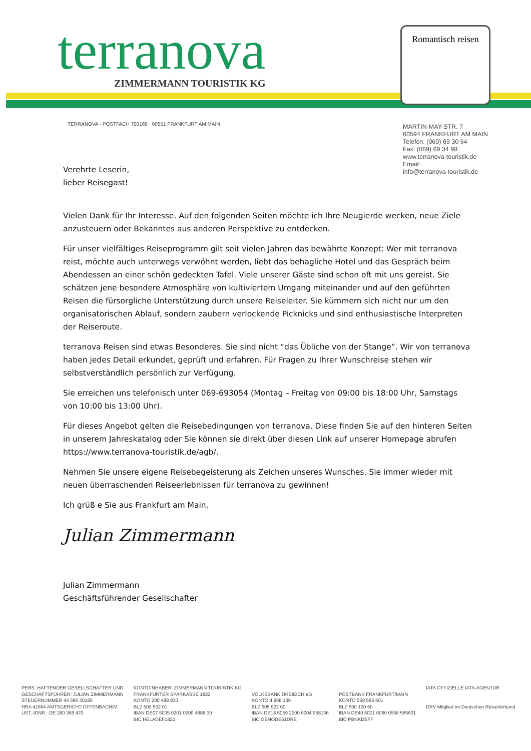terranova ZIMMERMANN TOURISTIK KG
Romantisch reisen
TERRANOVA · POSTFACH 700165 · 60551 FRANKFURT AM MAIN
MARTIN-MAY-STR. 7
60594 FRANKFURT AM MAIN
Telefon: (069) 69 30 54
Fax: (069) 69 34 98
www.terranova-touristik.de
Email:
info@terranova-touristik.de
Verehrte Leserin,
lieber Reisegast!
Vielen Dank für Ihr Interesse. Auf den folgenden Seiten möchte ich Ihre Neugierde wecken, neue Ziele anzusteuern oder Bekanntes aus anderen Perspektive zu entdecken.
Für unser vielfältiges Reiseprogramm gilt seit vielen Jahren das bewährte Konzept: Wer mit terranova reist, möchte auch unterwegs verwöhnt werden, liebt das behagliche Hotel und das Gespräch beim Abendessen an einer schön gedeckten Tafel. Viele unserer Gäste sind schon oft mit uns gereist. Sie schätzen jene besondere Atmosphäre von kultiviertem Umgang miteinander und auf den geführten Reisen die fürsorgliche Unterstützung durch unsere Reiseleiter. Sie kümmern sich nicht nur um den organisatorischen Ablauf, sondern zaubern verlockende Picknicks und sind enthusiastische Interpreten der Reiseroute.
terranova Reisen sind etwas Besonderes. Sie sind nicht “das Übliche von der Stange”. Wir von terranova haben jedes Detail erkundet, geprüft und erfahren. Für Fragen zu Ihrer Wunschreise stehen wir selbstverständlich persönlich zur Verfügung.
Sie erreichen uns telefonisch unter 069-693054 (Montag – Freitag von 09:00 bis 18:00 Uhr, Samstags von 10:00 bis 13:00 Uhr).
Für dieses Angebot gelten die Reisebedingungen von terranova. Diese finden Sie auf den hinteren Seiten in unserem Jahreskatalog oder Sie können sie direkt über diesen Link auf unserer Homepage abrufen https://www.terranova-touristik.de/agb/.
Nehmen Sie unsere eigene Reisebegeisterung als Zeichen unseres Wunsches, Sie immer wieder mit neuen überraschenden Reiseerlebnissen für terranova zu gewinnen!
Ich grüß e Sie aus Frankfurt am Main,
Julian Zimmermann
Julian Zimmermann
Geschäftsführender Gesellschafter
PERS. HAFTENDER GESELLSCHAFTER UND
GESCHÄFTSFÜHRER: JULIAN ZIMMERMANN
STEUERNUMMER 44 386 30185
HRA 41664 AMTSGERICHT OFFENBACH/M.
UST.-IDNR.: DE 280 368 470
KONTOINHABER: ZIMMERMANN TOURISTIK KG
FRANKFURTER SPARKASSE 1822
KONTO 200 488 830
BLZ 500 502 01
IBAN DE07 5005 0201 0200 4888 30
BIC HELADEF1822
VOLKSBANK DREIEICH eG
KONTO 4 958 136
BLZ 505 922 00
IBAN DE18 5059 2200 0004 958136
BIC GENODE51DRE
POSTBANK FRANKFURT/MAIN
KONTO 558 585 601
BLZ 500 100 60
IBAN DE40 5001 0060 0558 585601
BIC PBNKDEFF
IATA OFFIZIELLE IATA-AGENTUR
DRV Mitglied im Deutschen ReiseVerband